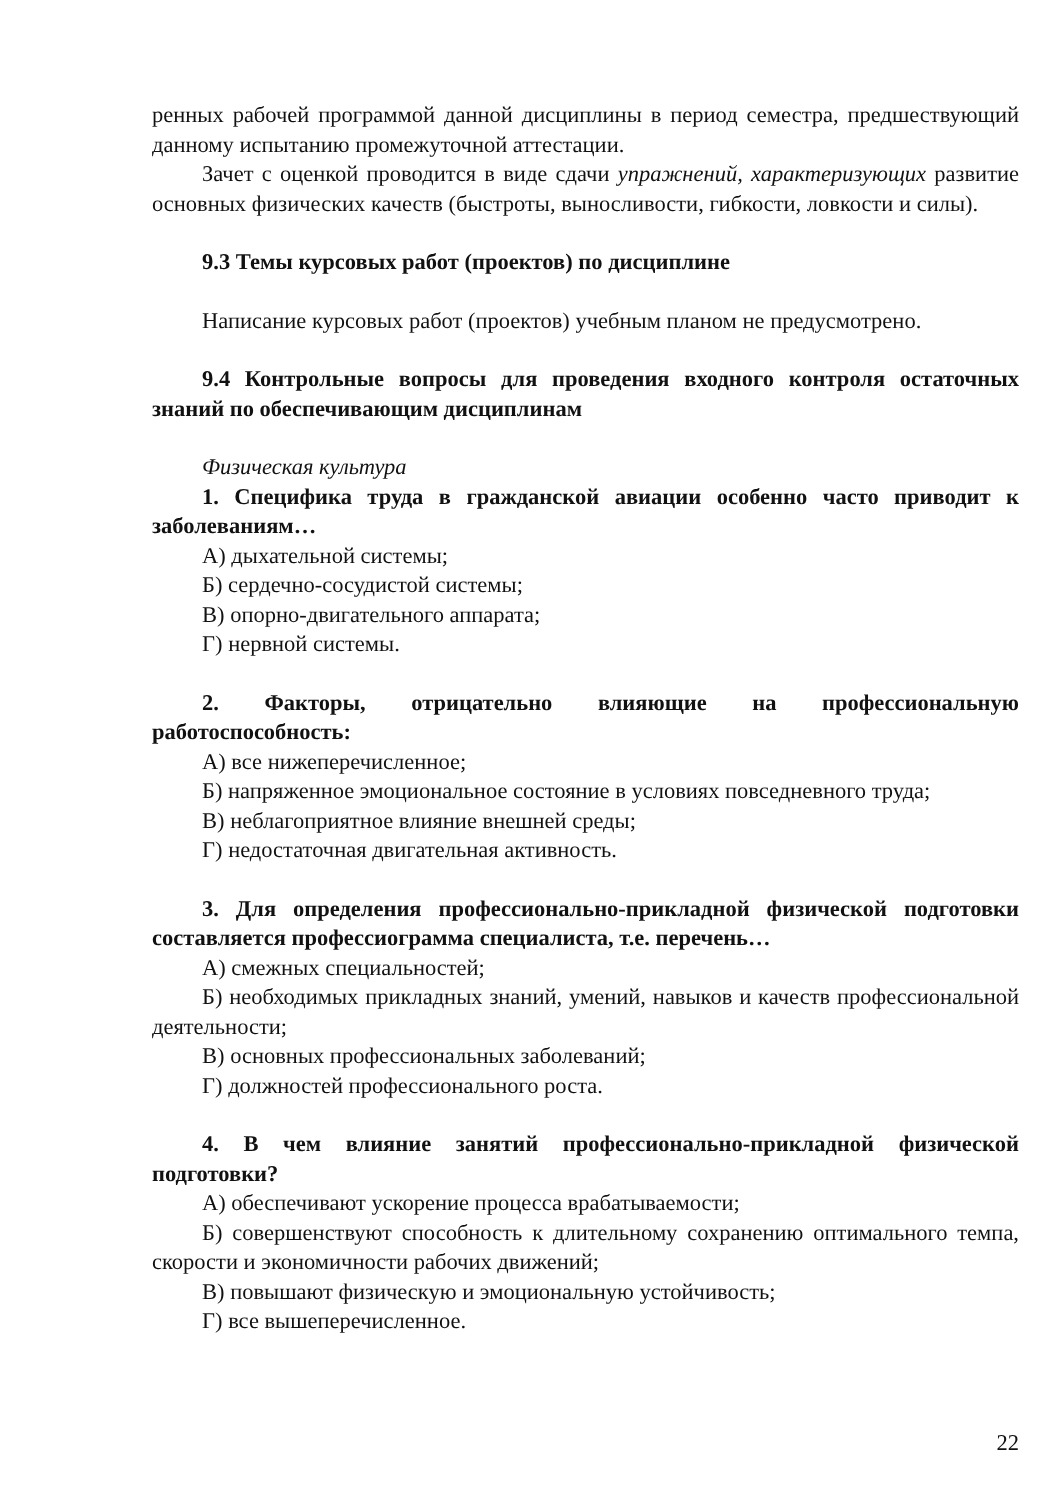ренных рабочей программой данной дисциплины в период семестра, предшествующий данному испытанию промежуточной аттестации.
Зачет с оценкой проводится в виде сдачи упражнений, характеризующих развитие основных физических качеств (быстроты, выносливости, гибкости, ловкости и силы).
9.3 Темы курсовых работ (проектов) по дисциплине
Написание курсовых работ (проектов) учебным планом не предусмотрено.
9.4 Контрольные вопросы для проведения входного контроля остаточных знаний по обеспечивающим дисциплинам
Физическая культура
1. Специфика труда в гражданской авиации особенно часто приводит к заболеваниям…
А) дыхательной системы;
Б) сердечно-сосудистой системы;
В) опорно-двигательного аппарата;
Г) нервной системы.
2. Факторы, отрицательно влияющие на профессиональную работоспособность:
А) все нижеперечисленное;
Б) напряженное эмоциональное состояние в условиях повседневного труда;
В) неблагоприятное влияние внешней среды;
Г) недостаточная двигательная активность.
3. Для определения профессионально-прикладной физической подготовки составляется профессиограмма специалиста, т.е. перечень…
А) смежных специальностей;
Б) необходимых прикладных знаний, умений, навыков и качеств профессиональной деятельности;
В) основных профессиональных заболеваний;
Г) должностей профессионального роста.
4. В чем влияние занятий профессионально-прикладной физической подготовки?
А) обеспечивают ускорение процесса врабатываемости;
Б) совершенствуют способность к длительному сохранению оптимального темпа, скорости и экономичности рабочих движений;
В) повышают физическую и эмоциональную устойчивость;
Г) все вышеперечисленное.
22